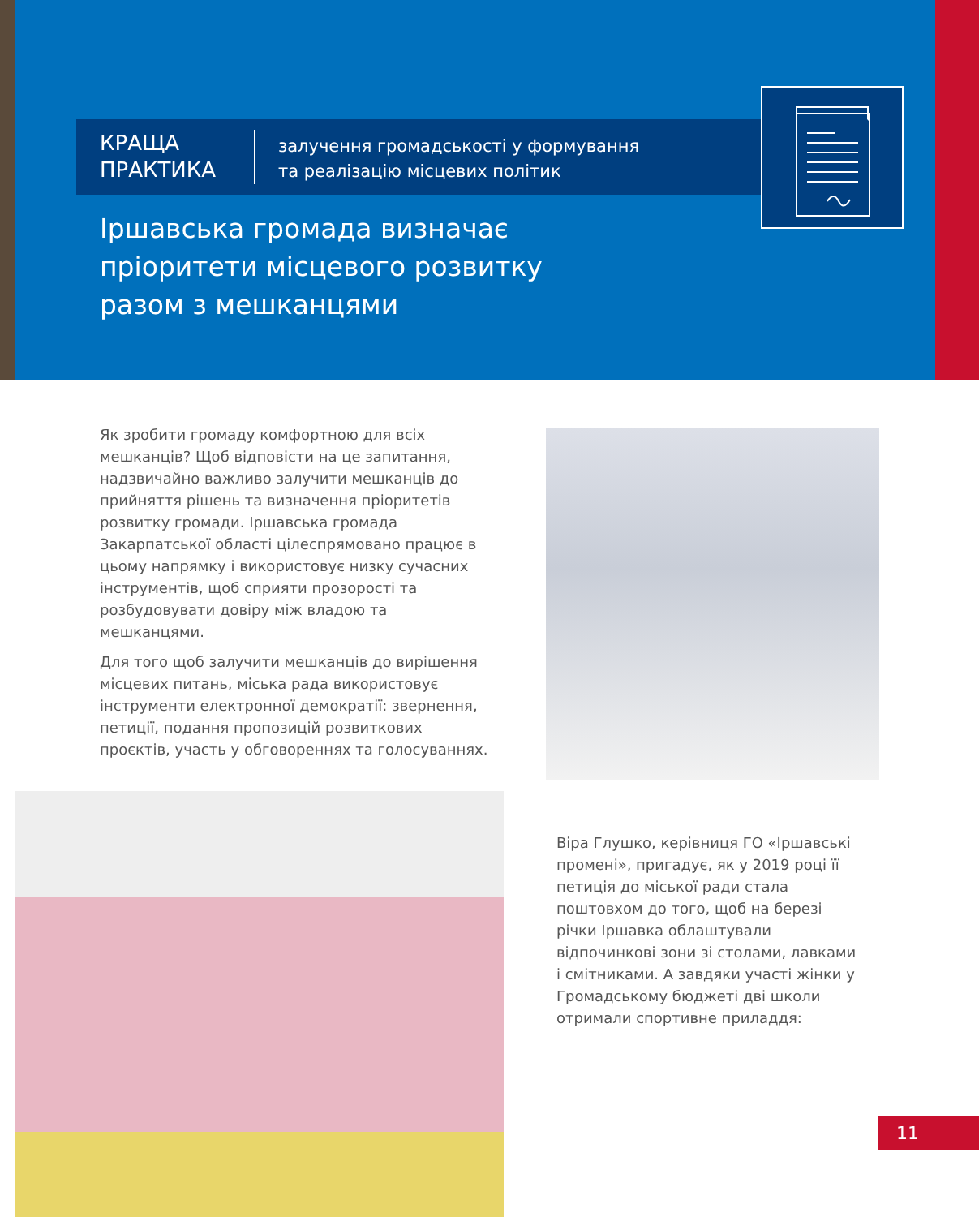КРАЩА
ПРАКТИКА
залучення громадськості у формування
та реалізацію місцевих політик
Іршавська громада визначає пріоритети місцевого розвитку разом з мешканцями
Як зробити громаду комфортною для всіх мешканців? Щоб відповісти на це запитання, надзвичайно важливо залучити мешканців до прийняття рішень та визначення пріоритетів розвитку громади. Іршавська громада Закарпатської області цілеспрямовано працює в цьому напрямку і використовує низку сучасних інструментів, щоб сприяти прозорості та розбудовувати довіру між владою та мешканцями.
Для того щоб залучити мешканців до вирішення місцевих питань, міська рада використовує інструменти електронної демократії: звернення, петиції, подання пропозицій розвиткових проєктів, участь у обговореннях та голосуваннях.
Віра Глушко, керівниця ГО «Іршавські промені», пригадує, як у 2019 році її петиція до міської ради стала поштовхом до того, щоб на березі річки Іршавка облаштували відпочинкові зони зі столами, лавками і смітниками. А завдяки участі жінки у Громадському бюджеті дві школи отримали спортивне приладдя:
11